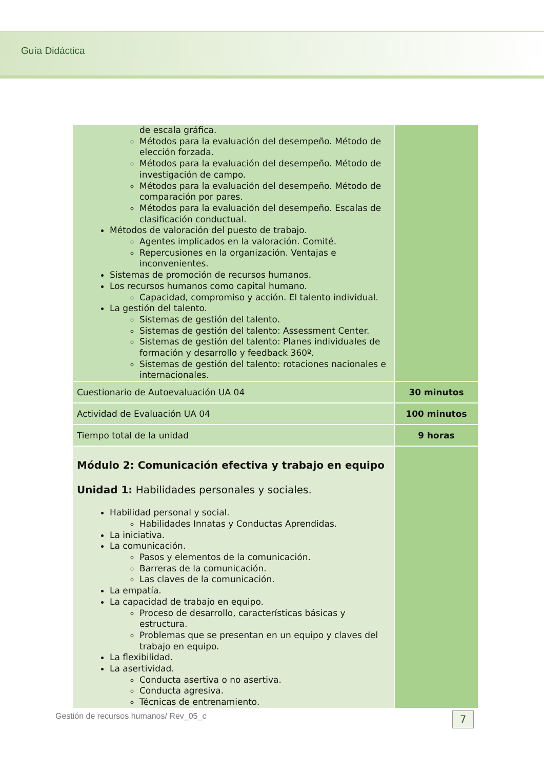Guía Didáctica
| de escala gráfica. Métodos para la evaluación del desempeño. Método de elección forzada. Métodos para la evaluación del desempeño. Método de investigación de campo. Métodos para la evaluación del desempeño. Método de comparación por pares. Métodos para la evaluación del desempeño. Escalas de clasificación conductual. Métodos de valoración del puesto de trabajo. Agentes implicados en la valoración. Comité. Repercusiones en la organización. Ventajas e inconvenientes. Sistemas de promoción de recursos humanos. Los recursos humanos como capital humano. Capacidad, compromiso y acción. El talento individual. La gestión del talento. Sistemas de gestión del talento. Sistemas de gestión del talento: Assessment Center. Sistemas de gestión del talento: Planes individuales de formación y desarrollo y feedback 360º. Sistemas de gestión del talento: rotaciones nacionales e internacionales. | |
| Cuestionario de Autoevaluación UA 04 | 30 minutos |
| Actividad de Evaluación UA 04 | 100 minutos |
| Tiempo total de la unidad | 9 horas |
| Módulo 2: Comunicación efectiva y trabajo en equipo Unidad 1: Habilidades personales y sociales. Habilidad personal y social. Habilidades Innatas y Conductas Aprendidas. La iniciativa. La comunicación. Pasos y elementos de la comunicación. Barreras de la comunicación. Las claves de la comunicación. La empatía. La capacidad de trabajo en equipo. Proceso de desarrollo, características básicas y estructura. Problemas que se presentan en un equipo y claves del trabajo en equipo. La flexibilidad. La asertividad. Conducta asertiva o no asertiva. Conducta agresiva. Técnicas de entrenamiento. | |
Gestión de recursos humanos/ Rev_05_c
7